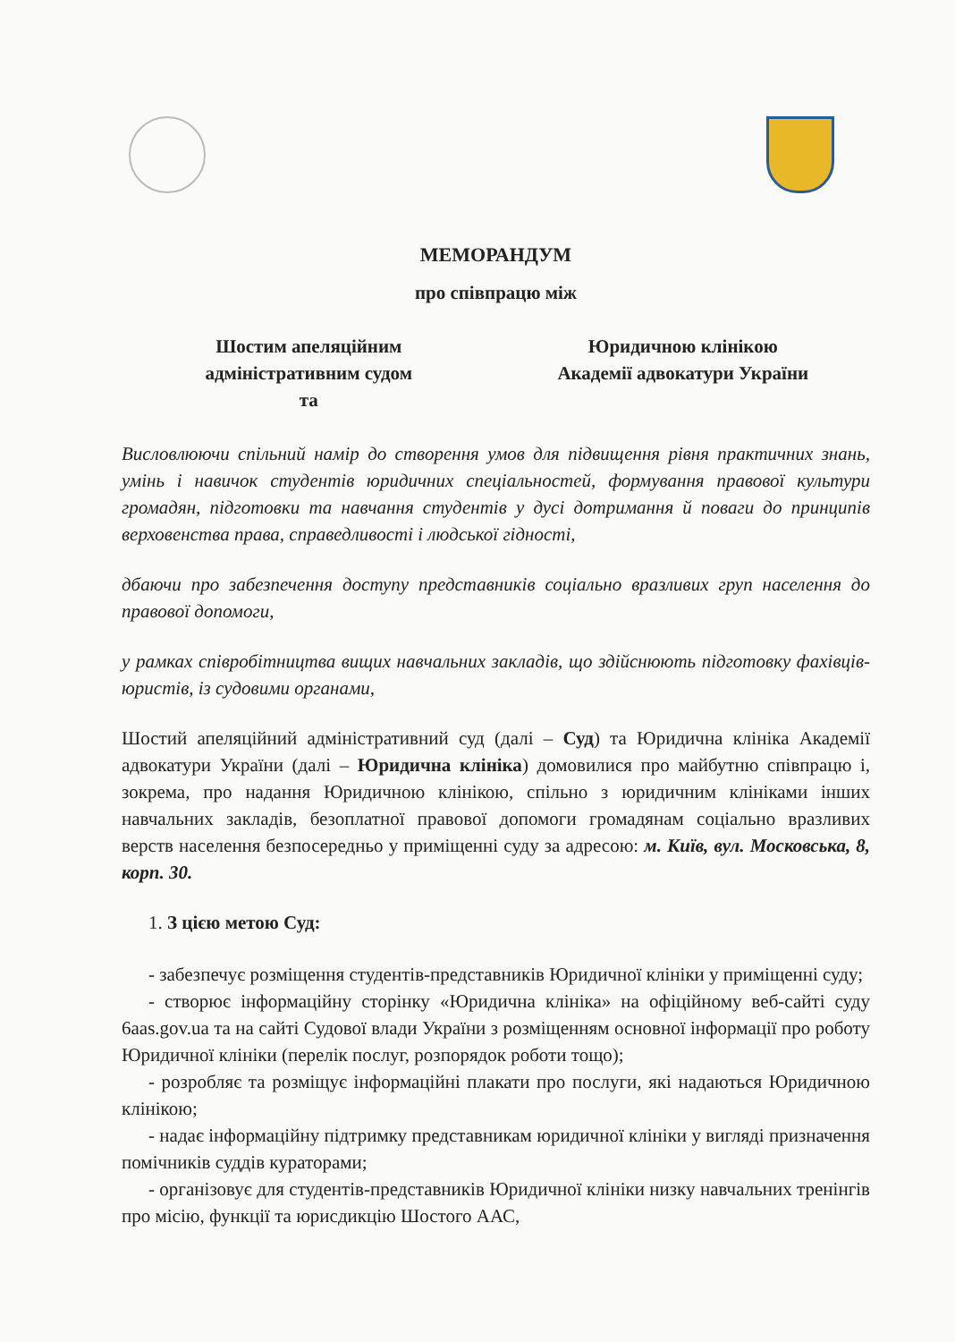МЕМОРАНДУМ
про співпрацю між
Шостим апеляційним
адміністративним судом
та
Юридичною клінікою
Академії адвокатури України
Висловлюючи спільний намір до створення умов для підвищення рівня практичних знань, умінь і навичок студентів юридичних спеціальностей, формування правової культури громадян, підготовки та навчання студентів у дусі дотримання й поваги до принципів верховенства права, справедливості і людської гідності,
дбаючи про забезпечення доступу представників соціально вразливих груп населення до правової допомоги,
у рамках співробітництва вищих навчальних закладів, що здійснюють підготовку фахівців-юристів, із судовими органами,
Шостий апеляційний адміністративний суд (далі – Суд) та Юридична клініка Академії адвокатури України (далі – Юридична клініка) домовилися про майбутню співпрацю і, зокрема, про надання Юридичною клінікою, спільно з юридичним клініками інших навчальних закладів, безоплатної правової допомоги громадянам соціально вразливих верств населення безпосередньо у приміщенні суду за адресою: м. Київ, вул. Московська, 8, корп. 30.
1. З цією метою Суд:
- забезпечує розміщення студентів-представників Юридичної клініки у приміщенні суду;
- створює інформаційну сторінку «Юридична клініка» на офіційному веб-сайті суду 6aas.gov.ua та на сайті Судової влади України з розміщенням основної інформації про роботу Юридичної клініки (перелік послуг, розпорядок роботи тощо);
- розробляє та розміщує інформаційні плакати про послуги, які надаються Юридичною клінікою;
- надає інформаційну підтримку представникам юридичної клініки у вигляді призначення помічників суддів кураторами;
- організовує для студентів-представників Юридичної клініки низку навчальних тренінгів про місію, функції та юрисдикцію Шостого ААС,